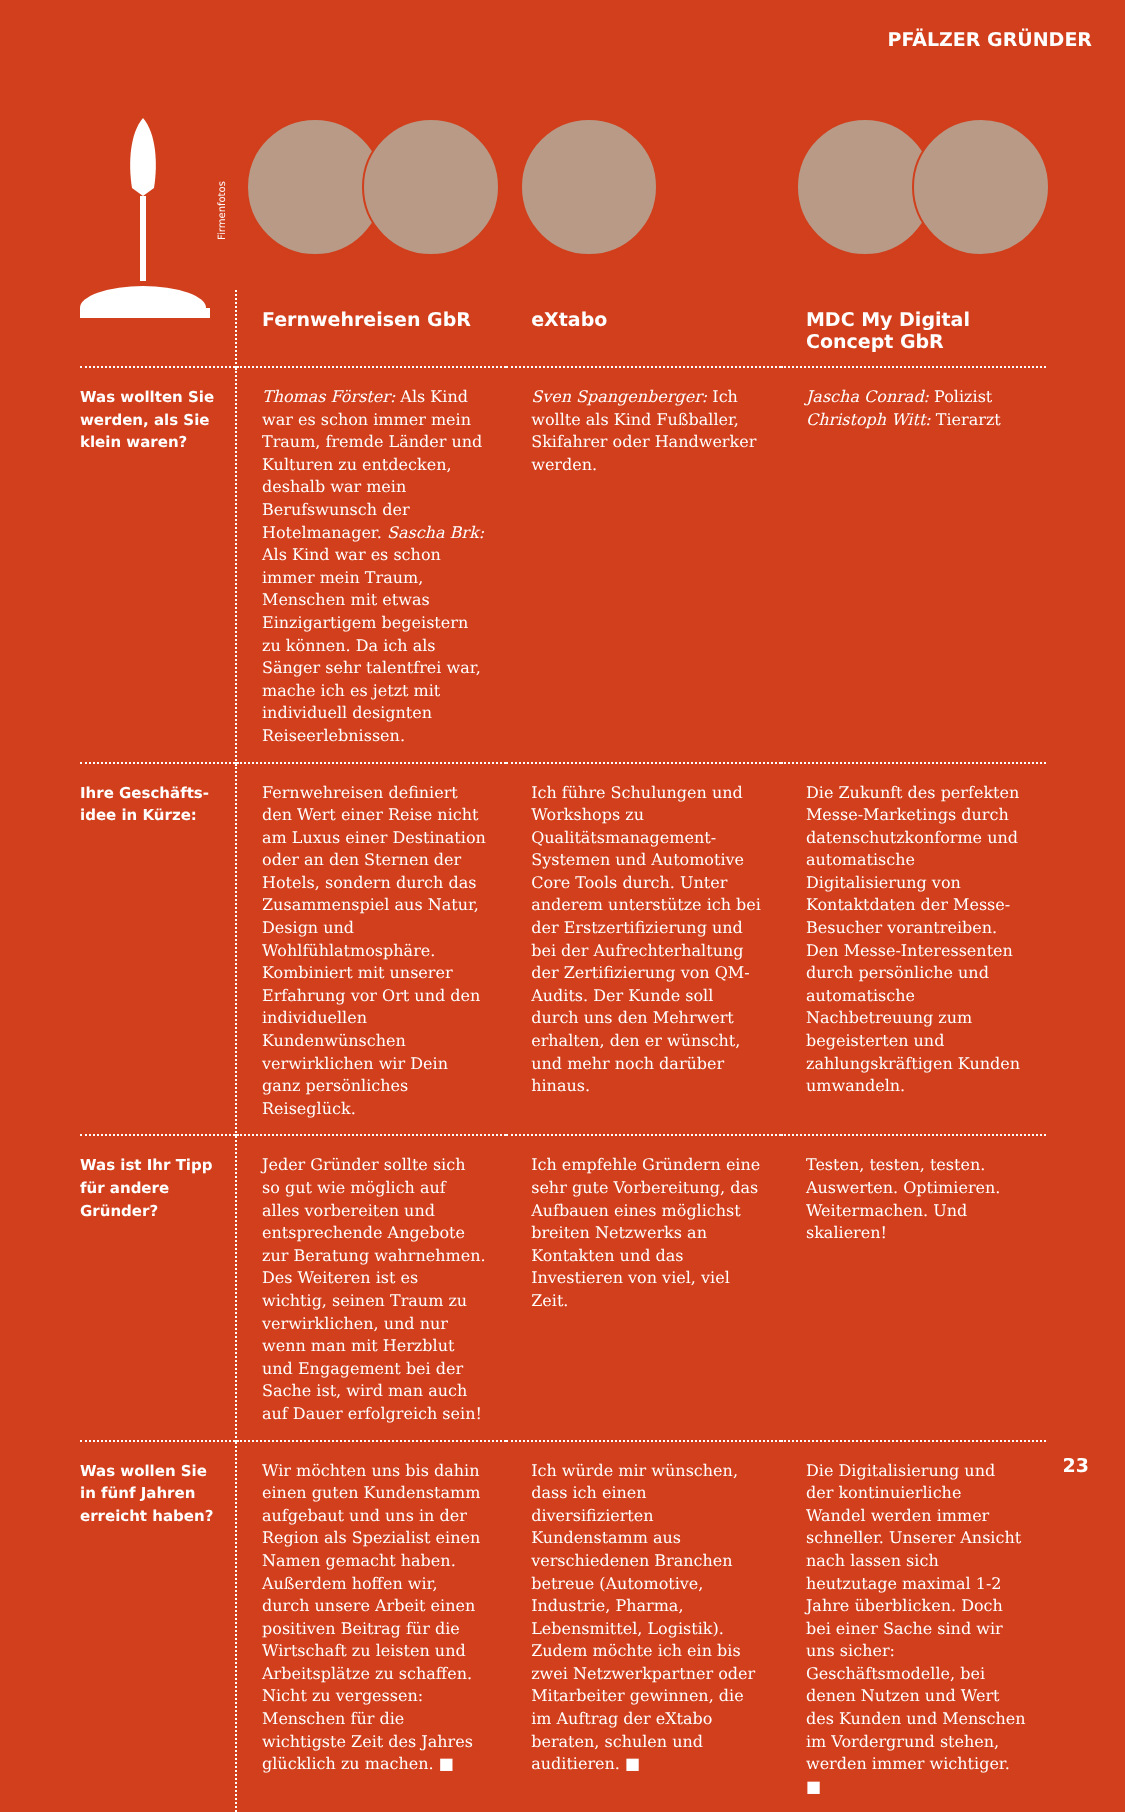PFÄLZER GRÜNDER
Firmenfotos
| | Fernwehreisen GbR | eXtabo | MDC My Digital Concept GbR |
| --- | --- | --- | --- |
| Was wollten Sie werden, als Sie klein waren? | Thomas Förster: Als Kind war es schon immer mein Traum, fremde Länder und Kulturen zu entdecken, deshalb war mein Berufswunsch der Hotelmanager. Sascha Brk: Als Kind war es schon immer mein Traum, Menschen mit etwas Einzigartigem begeistern zu können. Da ich als Sänger sehr talentfrei war, mache ich es jetzt mit individuell designten Reiseerlebnissen. | Sven Spangenberger: Ich wollte als Kind Fußballer, Skifahrer oder Handwerker werden. | Jascha Conrad: Polizist Christoph Witt: Tierarzt |
| Ihre Geschäfts­idee in Kürze: | Fernwehreisen definiert den Wert einer Reise nicht am Luxus einer Destination oder an den Sternen der Hotels, sondern durch das Zusammenspiel aus Natur, Design und Wohlfühlatmosphäre. Kombiniert mit unserer Erfahrung vor Ort und den individuellen Kundenwünschen verwirklichen wir Dein ganz persönliches Reiseglück. | Ich führe Schulungen und Workshops zu Qualitätsmanagement-Systemen und Automotive Core Tools durch. Unter anderem unterstütze ich bei der Erstzertifizierung und bei der Aufrechterhaltung der Zertifizierung von QM-Audits. Der Kunde soll durch uns den Mehrwert erhalten, den er wünscht, und mehr noch darüber hinaus. | Die Zukunft des perfekten Messe-Marketings durch datenschutzkonforme und automatische Digitalisierung von Kontaktdaten der Messe-Besucher vorantreiben. Den Messe-Interessenten durch persönliche und automatische Nachbetreuung zum begeisterten und zahlungskräftigen Kunden umwandeln. |
| Was ist Ihr Tipp für andere Gründer? | Jeder Gründer sollte sich so gut wie möglich auf alles vorbereiten und entsprechende Angebote zur Beratung wahrnehmen. Des Weiteren ist es wichtig, seinen Traum zu verwirklichen, und nur wenn man mit Herzblut und Engagement bei der Sache ist, wird man auch auf Dauer erfolgreich sein! | Ich empfehle Gründern eine sehr gute Vorbereitung, das Aufbauen eines möglichst breiten Netzwerks an Kontakten und das Investieren von viel, viel Zeit. | Testen, testen, testen. Auswerten. Optimieren. Weitermachen. Und skalieren! |
| Was wollen Sie in fünf Jahren erreicht haben? | Wir möchten uns bis dahin einen guten Kundenstamm aufgebaut und uns in der Region als Spezialist einen Namen gemacht haben. Außerdem hoffen wir, durch unsere Arbeit einen positiven Beitrag für die Wirtschaft zu leisten und Arbeitsplätze zu schaffen. Nicht zu vergessen: Menschen für die wichtigste Zeit des Jahres glücklich zu machen. ■ | Ich würde mir wünschen, dass ich einen diversifizierten Kundenstamm aus verschiedenen Branchen betreue (Automotive, Industrie, Pharma, Lebensmittel, Logistik). Zudem möchte ich ein bis zwei Netzwerkpartner oder Mitarbeiter gewinnen, die im Auftrag der eXtabo beraten, schulen und auditieren. ■ | Die Digitalisierung und der kontinuierliche Wandel werden immer schneller. Unserer Ansicht nach lassen sich heutzutage maximal 1-2 Jahre überblicken. Doch bei einer Sache sind wir uns sicher: Geschäftsmodelle, bei denen Nutzen und Wert des Kunden und Menschen im Vordergrund stehen, werden immer wichtiger. ■ |
23